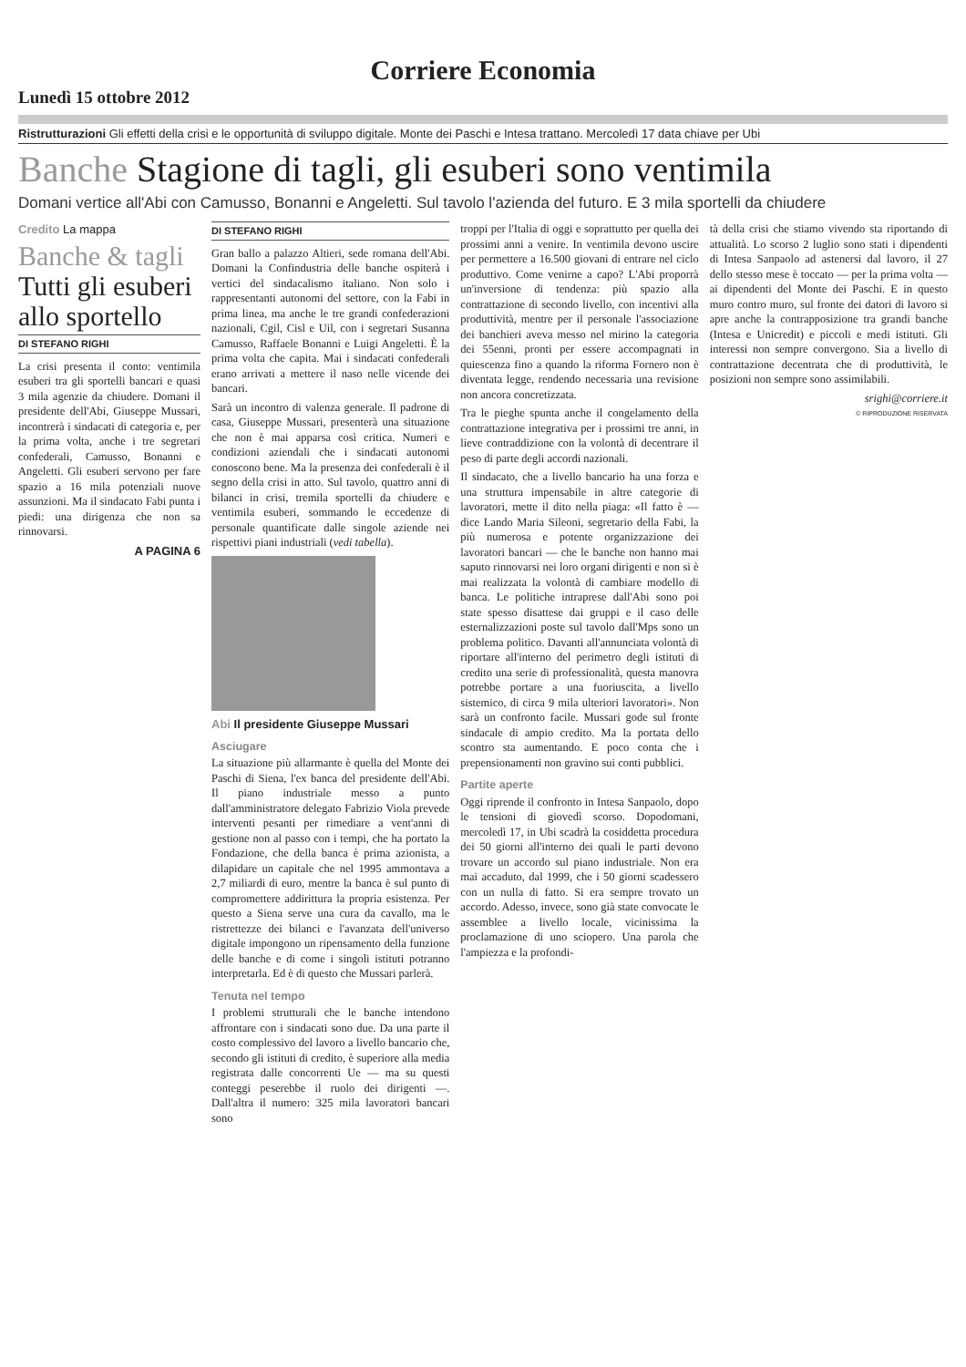Corriere Economia
Lunedì 15 ottobre 2012
Ristrutturazioni Gli effetti della crisi e le opportunità di sviluppo digitale. Monte dei Paschi e Intesa trattano. Mercoledì 17 data chiave per Ubi
Banche Stagione di tagli, gli esuberi sono ventimila
Domani vertice all'Abi con Camusso, Bonanni e Angeletti. Sul tavolo l'azienda del futuro. E 3 mila sportelli da chiudere
Credito La mappa
Banche & tagli
Tutti gli esuberi allo sportello
DI STEFANO RIGHI
La crisi presenta il conto: ventimila esuberi tra gli sportelli bancari e quasi 3 mila agenzie da chiudere. Domani il presidente dell'Abi, Giuseppe Mussari, incontrerà i sindacati di categoria e, per la prima volta, anche i tre segretari confederali, Camusso, Bonanni e Angeletti. Gli esuberi servono per fare spazio a 16 mila potenziali nuove assunzioni. Ma il sindacato Fabi punta i piedi: una dirigenza che non sa rinnovarsi.
A PAGINA 6
DI STEFANO RIGHI
Gran ballo a palazzo Altieri, sede romana dell'Abi. Domani la Confindustria delle banche ospiterà i vertici del sindacalismo italiano. Non solo i rappresentanti autonomi del settore, con la Fabi in prima linea, ma anche le tre grandi confederazioni nazionali, Cgil, Cisl e Uil, con i segretari Susanna Camusso, Raffaele Bonanni e Luigi Angeletti. È la prima volta che capita. Mai i sindacati confederali erano arrivati a mettere il naso nelle vicende dei bancari.
Sarà un incontro di valenza generale. Il padrone di casa, Giuseppe Mussari, presenterà una situazione che non è mai apparsa così critica. Numeri e condizioni aziendali che i sindacati autonomi conoscono bene. Ma la presenza dei confederali è il segno della crisi in atto. Sul tavolo, quattro anni di bilanci in crisi, tremila sportelli da chiudere e ventimila esuberi, sommando le eccedenze di personale quantificate dalle singole aziende nei rispettivi piani industriali (vedi tabella).
Abi Il presidente Giuseppe Mussari
Asciugare
La situazione più allarmante è quella del Monte dei Paschi di Siena, l'ex banca del presidente dell'Abi. Il piano industriale messo a punto dall'amministratore delegato Fabrizio Viola prevede interventi pesanti per rimediare a vent'anni di gestione non al passo con i tempi, che ha portato la Fondazione, che della banca è prima azionista, a dilapidare un capitale che nel 1995 ammontava a 2,7 miliardi di euro, mentre la banca è sul punto di compromettere addirittura la propria esistenza. Per questo a Siena serve una cura da cavallo, ma le ristrettezze dei bilanci e l'avanzata dell'universo digitale impongono un ripensamento della funzione delle banche e di come i singoli istituti potranno interpretarla. Ed è di questo che Mussari parlerà.
Tenuta nel tempo
I problemi strutturali che le banche intendono affrontare con i sindacati sono due. Da una parte il costo complessivo del lavoro a livello bancario che, secondo gli istituti di credito, è superiore alla media registrata dalle concorrenti Ue — ma su questi conteggi peserebbe il ruolo dei dirigenti —. Dall'altra il numero: 325 mila lavoratori bancari sono
troppi per l'Italia di oggi e soprattutto per quella dei prossimi anni a venire. In ventimila devono uscire per permettere a 16.500 giovani di entrare nel ciclo produttivo. Come venirne a capo? L'Abi proporrà un'inversione di tendenza: più spazio alla contrattazione di secondo livello, con incentivi alla produttività, mentre per il personale l'associazione dei banchieri aveva messo nel mirino la categoria dei 55enni, pronti per essere accompagnati in quiescenza fino a quando la riforma Fornero non è diventata legge, rendendo necessaria una revisione non ancora concretizzata.
Tra le pieghe spunta anche il congelamento della contrattazione integrativa per i prossimi tre anni, in lieve contraddizione con la volontà di decentrare il peso di parte degli accordi nazionali.
Il sindacato, che a livello bancario ha una forza e una struttura impensabile in altre categorie di lavoratori, mette il dito nella piaga: «Il fatto è — dice Lando Maria Sileoni, segretario della Fabi, la più numerosa e potente organizzazione dei lavoratori bancari — che le banche non hanno mai saputo rinnovarsi nei loro organi dirigenti e non si è mai realizzata la volontà di cambiare modello di banca. Le politiche intraprese dall'Abi sono poi state spesso disattese dai gruppi e il caso delle esternalizzazioni poste sul tavolo dall'Mps sono un problema politico. Davanti all'annunciata volontà di riportare all'interno del perimetro degli istituti di credito una serie di professionalità, questa manovra potrebbe portare a una fuoriuscita, a livello sistemico, di circa 9 mila ulteriori lavoratori». Non sarà un confronto facile. Mussari gode sul fronte sindacale di ampio credito. Ma la portata dello scontro sta aumentando. E poco conta che i prepensionamenti non gravino sui conti pubblici.
Partite aperte
Oggi riprende il confronto in Intesa Sanpaolo, dopo le tensioni di giovedì scorso. Dopodomani, mercoledì 17, in Ubi scadrà la cosiddetta procedura dei 50 giorni all'interno dei quali le parti devono trovare un accordo sul piano industriale. Non era mai accaduto, dal 1999, che i 50 giorni scadessero con un nulla di fatto. Si era sempre trovato un accordo. Adesso, invece, sono già state convocate le assemblee a livello locale, vicinissima la proclamazione di uno sciopero. Una parola che l'ampiezza e la profondi-
tà della crisi che stiamo vivendo sta riportando di attualità. Lo scorso 2 luglio sono stati i dipendenti di Intesa Sanpaolo ad astenersi dal lavoro, il 27 dello stesso mese è toccato — per la prima volta — ai dipendenti del Monte dei Paschi. E in questo muro contro muro, sul fronte dei datori di lavoro si apre anche la contrapposizione tra grandi banche (Intesa e Unicredit) e piccoli e medi istituti. Gli interessi non sempre convergono. Sia a livello di contrattazione decentrata che di produttività, le posizioni non sempre sono assimilabili.
srighi@corriere.it
© RIPRODUZIONE RISERVATA